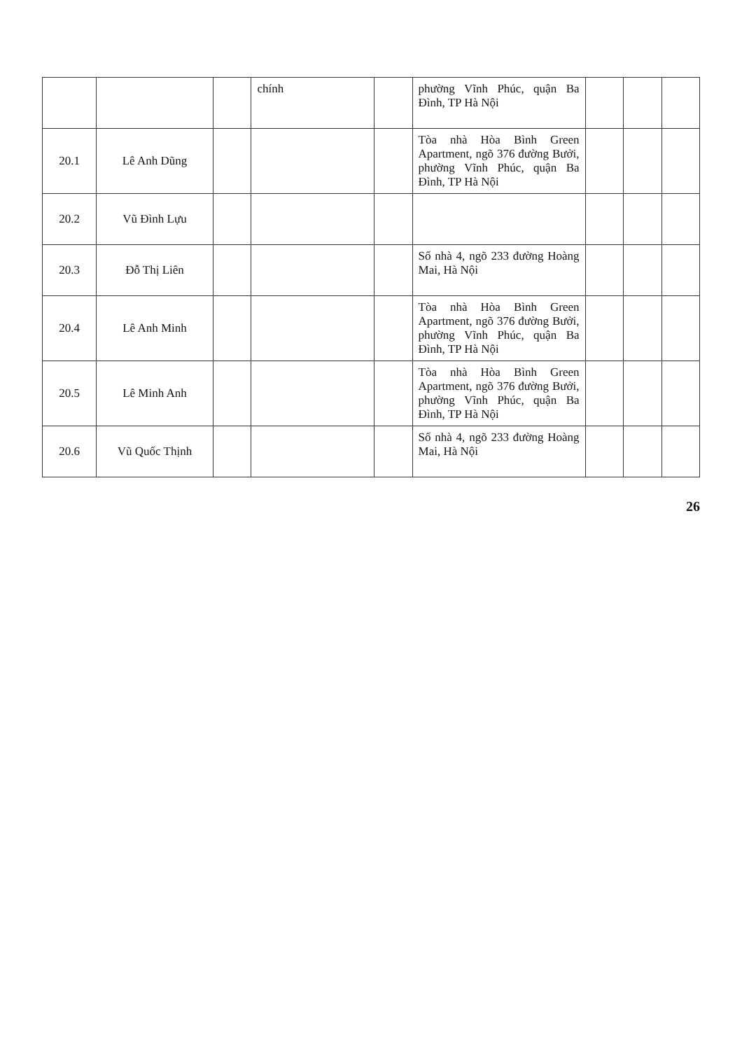| | | | chính | | phường Vĩnh Phúc, quận Ba Đình, TP Hà Nội | | | |
| 20.1 | Lê Anh Dũng | | | | Tòa nhà Hòa Bình Green Apartment, ngõ 376 đường Bưởi, phường Vĩnh Phúc, quận Ba Đình, TP Hà Nội | | | |
| 20.2 | Vũ Đình Lựu | | | | | | | |
| 20.3 | Đỗ Thị Liên | | | | Số nhà 4, ngõ 233 đường Hoàng Mai, Hà Nội | | | |
| 20.4 | Lê Anh Minh | | | | Tòa nhà Hòa Bình Green Apartment, ngõ 376 đường Bưởi, phường Vĩnh Phúc, quận Ba Đình, TP Hà Nội | | | |
| 20.5 | Lê Minh Anh | | | | Tòa nhà Hòa Bình Green Apartment, ngõ 376 đường Bưởi, phường Vĩnh Phúc, quận Ba Đình, TP Hà Nội | | | |
| 20.6 | Vũ Quốc Thịnh | | | | Số nhà 4, ngõ 233 đường Hoàng Mai, Hà Nội | | | |
26